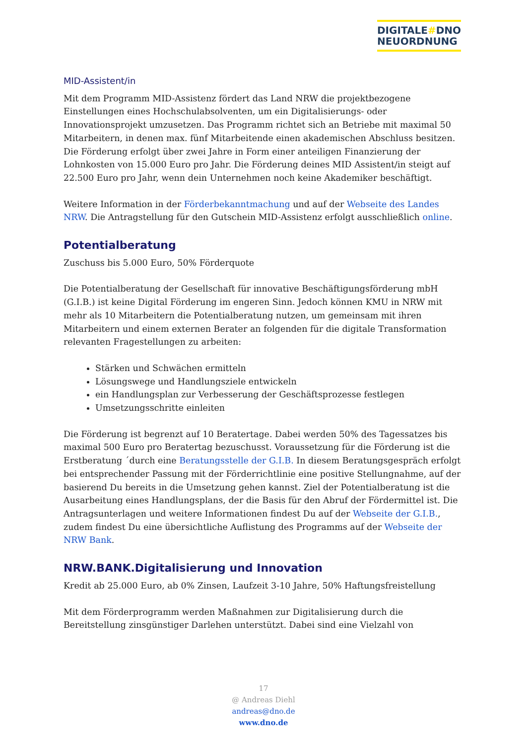DIGITALE#DNO
NEUORDNUNG
MID-Assistent/in
Mit dem Programm MID-Assistenz fördert das Land NRW die projektbezogene Einstellungen eines Hochschulabsolventen, um ein Digitalisierungs- oder Innovationsprojekt umzusetzen. Das Programm richtet sich an Betriebe mit maximal 50 Mitarbeitern, in denen max. fünf Mitarbeitende einen akademischen Abschluss besitzen. Die Förderung erfolgt über zwei Jahre in Form einer anteiligen Finanzierung der Lohnkosten von 15.000 Euro pro Jahr. Die Förderung deines MID Assistent/in steigt auf 22.500 Euro pro Jahr, wenn dein Unternehmen noch keine Akademiker beschäftigt.
Weitere Information in der Förderbekanntmachung und auf der Webseite des Landes NRW. Die Antragstellung für den Gutschein MID-Assistenz erfolgt ausschließlich online.
Potentialberatung
Zuschuss bis 5.000 Euro, 50% Förderquote
Die Potentialberatung der Gesellschaft für innovative Beschäftigungsförderung mbH (G.I.B.) ist keine Digital Förderung im engeren Sinn. Jedoch können KMU in NRW mit mehr als 10 Mitarbeitern die Potentialberatung nutzen, um gemeinsam mit ihren Mitarbeitern und einem externen Berater an folgenden für die digitale Transformation relevanten Fragestellungen zu arbeiten:
Stärken und Schwächen ermitteln
Lösungswege und Handlungsziele entwickeln
ein Handlungsplan zur Verbesserung der Geschäftsprozesse festlegen
Umsetzungsschritte einleiten
Die Förderung ist begrenzt auf 10 Beratertage. Dabei werden 50% des Tagessatzes bis maximal 500 Euro pro Beratertag bezuschusst. Voraussetzung für die Förderung ist die Erstberatung ´durch eine Beratungsstelle der G.I.B. In diesem Beratungsgespräch erfolgt bei entsprechender Passung mit der Förderrichtlinie eine positive Stellungnahme, auf der basierend Du bereits in die Umsetzung gehen kannst. Ziel der Potentialberatung ist die Ausarbeitung eines Handlungsplans, der die Basis für den Abruf der Fördermittel ist. Die Antragsunterlagen und weitere Informationen findest Du auf der Webseite der G.I.B., zudem findest Du eine übersichtliche Auflistung des Programms auf der Webseite der NRW Bank.
NRW.BANK.Digitalisierung und Innovation
Kredit ab 25.000 Euro, ab 0% Zinsen, Laufzeit 3-10 Jahre, 50% Haftungsfreistellung
Mit dem Förderprogramm werden Maßnahmen zur Digitalisierung durch die Bereitstellung zinsgünstiger Darlehen unterstützt. Dabei sind eine Vielzahl von
17
@ Andreas Diehl
andreas@dno.de
www.dno.de